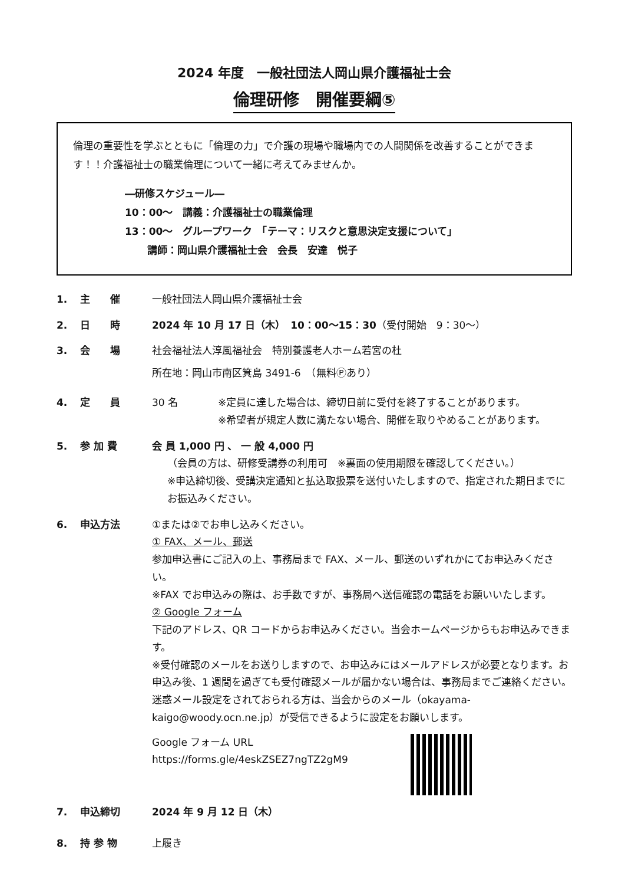2024 年度　一般社団法人岡山県介護福祉士会
倫理研修　開催要綱⑤
倫理の重要性を学ぶとともに「倫理の力」で介護の現場や職場内での人間関係を改善することができます！！介護福祉士の職業倫理について一緒に考えてみませんか。
―研修スケジュール―
10：00～　講義：介護福祉士の職業倫理
13：00～　グループワーク　「テーマ：リスクと意思決定支援について」
講師：岡山県介護福祉士会　会長　安達　悦子
1. 主　　催 一般社団法人岡山県介護福祉士会
2. 日　　時 2024 年 10 月 17 日（木）　10：00～15：30（受付開始　9：30～）
3. 会　　場 社会福祉法人淳風福祉会　特別養護老人ホーム若宮の杜
所在地：岡山市南区箕島 3491-6　（無料Ⓟあり）
4. 定　　員 30 名 ※定員に達した場合は、締切日前に受付を終了することがあります。
※希望者が規定人数に満たない場合、開催を取りやめることがあります。
5. 参 加 費 会 員 1,000 円 、 一 般 4,000 円
（会員の方は、研修受講券の利用可　※裏面の使用期限を確認してください。）
※申込締切後、受講決定通知と払込取扱票を送付いたしますので、指定された期日までにお振込みください。
6. 申込方法 ①または②でお申し込みください。
① FAX、メール、郵送
参加申込書にご記入の上、事務局まで FAX、メール、郵送のいずれかにてお申込みください。
※FAX でお申込みの際は、お手数ですが、事務局へ送信確認の電話をお願いいたします。
② Google フォーム
下記のアドレス、QR コードからお申込みください。当会ホームページからもお申込みできます。
※受付確認のメールをお送りしますので、お申込みにはメールアドレスが必要となります。お申込み後、1 週間を過ぎても受付確認メールが届かない場合は、事務局までご連絡ください。迷惑メール設定をされておられる方は、当会からのメール（okayama-kaigo@woody.ocn.ne.jp）が受信できるように設定をお願いします。
Google フォーム URL
https://forms.gle/4eskZSEZ7ngTZ2gM9
7. 申込締切 2024 年 9 月 12 日（木）
8. 持 参 物 上履き